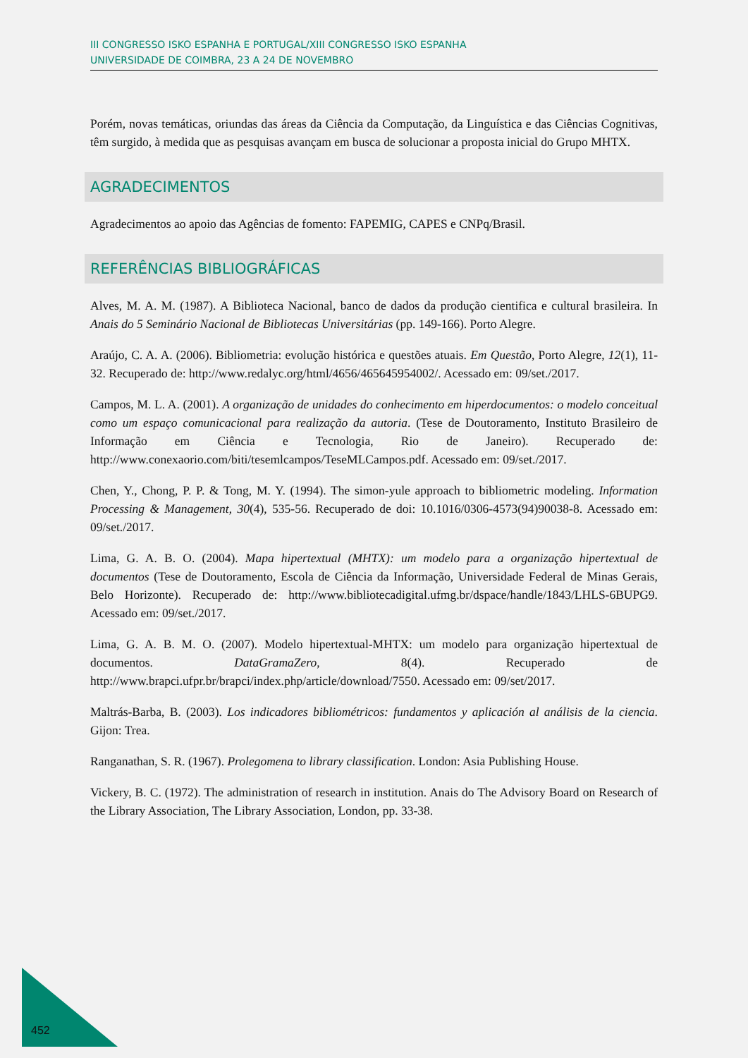III CONGRESSO ISKO ESPANHA E PORTUGAL/XIII CONGRESSO ISKO ESPANHA
UNIVERSIDADE DE COIMBRA, 23 A 24 DE NOVEMBRO
Porém, novas temáticas, oriundas das áreas da Ciência da Computação, da Linguística e das Ciências Cognitivas, têm surgido, à medida que as pesquisas avançam em busca de solucionar a proposta inicial do Grupo MHTX.
AGRADECIMENTOS
Agradecimentos ao apoio das Agências de fomento: FAPEMIG, CAPES e CNPq/Brasil.
REFERÊNCIAS BIBLIOGRÁFICAS
Alves, M. A. M. (1987). A Biblioteca Nacional, banco de dados da produção cientifica e cultural brasileira. In Anais do 5 Seminário Nacional de Bibliotecas Universitárias (pp. 149-166). Porto Alegre.
Araújo, C. A. A. (2006). Bibliometria: evolução histórica e questões atuais. Em Questão, Porto Alegre, 12(1), 11-32. Recuperado de: http://www.redalyc.org/html/4656/465645954002/. Acessado em: 09/set./2017.
Campos, M. L. A. (2001). A organização de unidades do conhecimento em hiperdocumentos: o modelo conceitual como um espaço comunicacional para realização da autoria. (Tese de Doutoramento, Instituto Brasileiro de Informação em Ciência e Tecnologia, Rio de Janeiro). Recuperado de: http://www.conexaorio.com/biti/tesemlcampos/TeseMLCampos.pdf. Acessado em: 09/set./2017.
Chen, Y., Chong, P. P. & Tong, M. Y. (1994). The simon-yule approach to bibliometric modeling. Information Processing & Management, 30(4), 535-56. Recuperado de doi: 10.1016/0306-4573(94)90038-8. Acessado em: 09/set./2017.
Lima, G. A. B. O. (2004). Mapa hipertextual (MHTX): um modelo para a organização hipertextual de documentos (Tese de Doutoramento, Escola de Ciência da Informação, Universidade Federal de Minas Gerais, Belo Horizonte). Recuperado de: http://www.bibliotecadigital.ufmg.br/dspace/handle/1843/LHLS-6BUPG9. Acessado em: 09/set./2017.
Lima, G. A. B. M. O. (2007). Modelo hipertextual-MHTX: um modelo para organização hipertextual de documentos. DataGramaZero, 8(4). Recuperado de http://www.brapci.ufpr.br/brapci/index.php/article/download/7550. Acessado em: 09/set/2017.
Maltrás-Barba, B. (2003). Los indicadores bibliométricos: fundamentos y aplicación al análisis de la ciencia. Gijon: Trea.
Ranganathan, S. R. (1967). Prolegomena to library classification. London: Asia Publishing House.
Vickery, B. C. (1972). The administration of research in institution. Anais do The Advisory Board on Research of the Library Association, The Library Association, London, pp. 33-38.
452